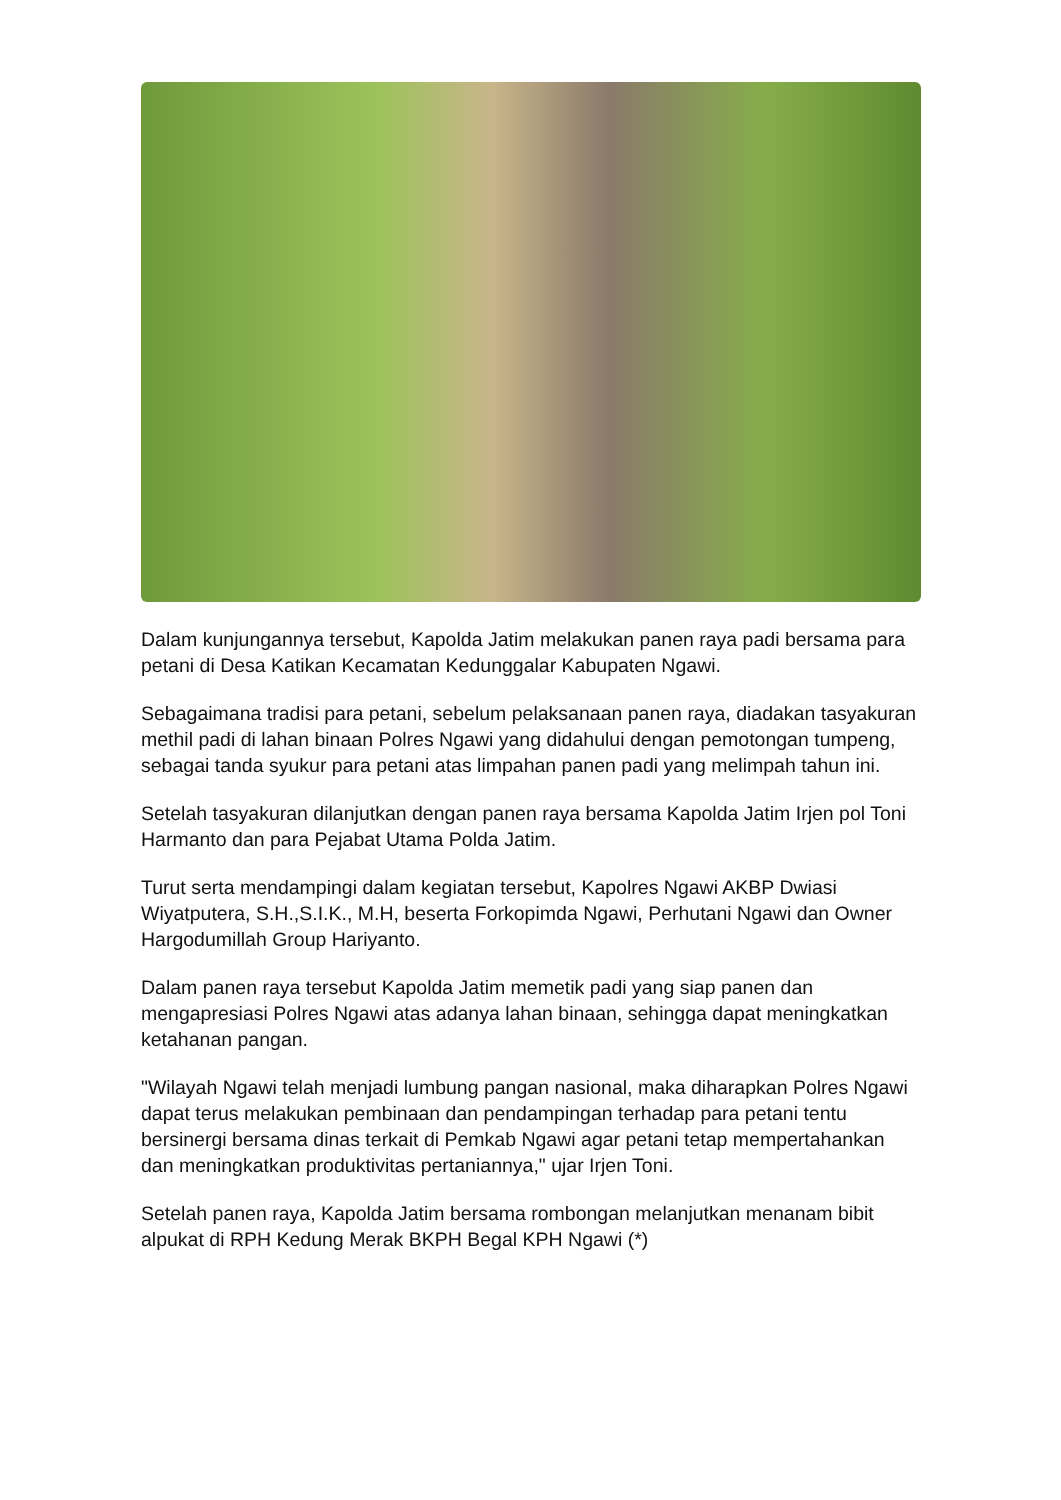Dalam kunjungannya tersebut, Kapolda Jatim melakukan panen raya padi bersama para petani di Desa Katikan Kecamatan Kedunggalar Kabupaten Ngawi.
Sebagaimana tradisi para petani, sebelum pelaksanaan panen raya, diadakan tasyakuran methil padi di lahan binaan Polres Ngawi yang didahului dengan pemotongan tumpeng, sebagai tanda syukur para petani atas limpahan panen padi yang melimpah tahun ini.
Setelah tasyakuran dilanjutkan dengan panen raya bersama Kapolda Jatim Irjen pol Toni Harmanto dan para Pejabat Utama Polda Jatim.
Turut serta mendampingi dalam kegiatan tersebut, Kapolres Ngawi AKBP Dwiasi Wiyatputera, S.H.,S.I.K., M.H, beserta Forkopimda Ngawi, Perhutani Ngawi dan Owner Hargodumillah Group Hariyanto.
Dalam panen raya tersebut Kapolda Jatim memetik padi yang siap panen dan mengapresiasi Polres Ngawi atas adanya lahan binaan, sehingga dapat meningkatkan ketahanan pangan.
"Wilayah Ngawi telah menjadi lumbung pangan nasional, maka diharapkan Polres Ngawi dapat terus melakukan pembinaan dan pendampingan terhadap para petani tentu bersinergi bersama dinas terkait di Pemkab Ngawi agar petani tetap mempertahankan dan meningkatkan produktivitas pertaniannya," ujar Irjen Toni.
Setelah panen raya, Kapolda Jatim bersama rombongan melanjutkan menanam bibit alpukat di RPH Kedung Merak BKPH Begal KPH Ngawi (*)